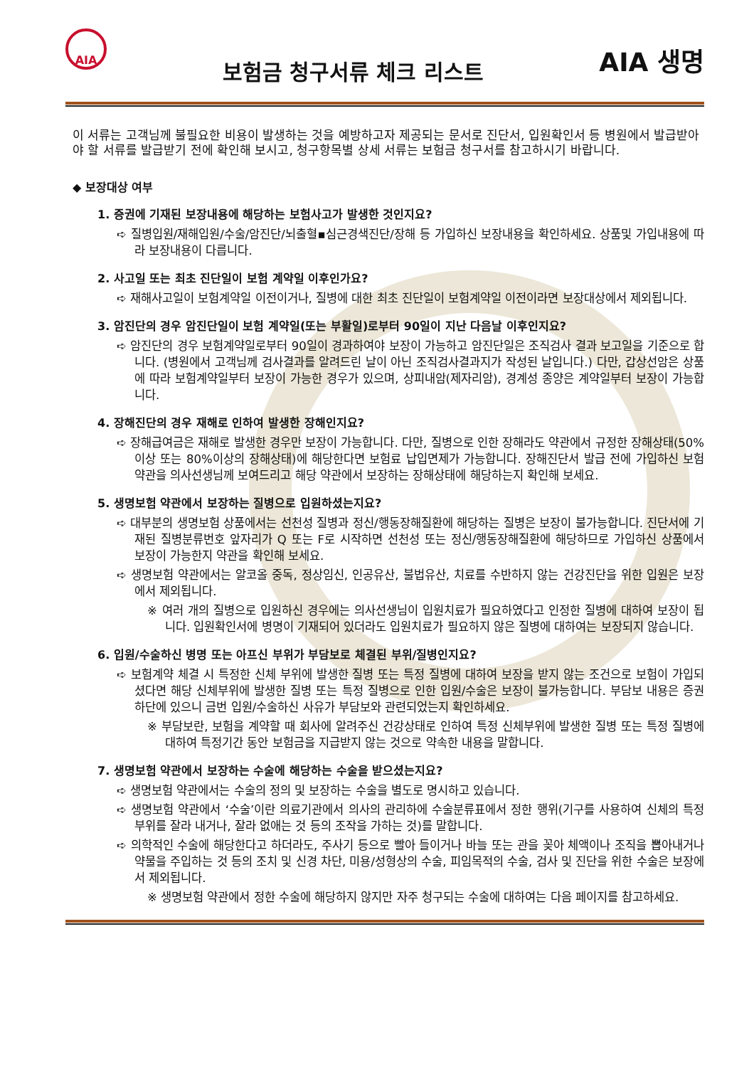AIA
보험금 청구서류 체크 리스트
AIA 생명
이 서류는 고객님께 불필요한 비용이 발생하는 것을 예방하고자 제공되는 문서로 진단서, 입원확인서 등 병원에서 발급받아야 할 서류를 발급받기 전에 확인해 보시고, 청구항목별 상세 서류는 보험금 청구서를 참고하시기 바랍니다.
◆ 보장대상 여부
1. 증권에 기재된 보장내용에 해당하는 보험사고가 발생한 것인지요?
➪ 질병입원/재해입원/수술/암진단/뇌출혈▪심근경색진단/장해 등 가입하신 보장내용을 확인하세요. 상품및 가입내용에 따라 보장내용이 다릅니다.
2. 사고일 또는 최초 진단일이 보험 계약일 이후인가요?
➪ 재해사고일이 보험계약일 이전이거나, 질병에 대한 최초 진단일이 보험계약일 이전이라면 보장대상에서 제외됩니다.
3. 암진단의 경우 암진단일이 보험 계약일(또는 부활일)로부터 90일이 지난 다음날 이후인지요?
➪ 암진단의 경우 보험계약일로부터 90일이 경과하여야 보장이 가능하고 암진단일은 조직검사 결과 보고일을 기준으로 합니다. (병원에서 고객님께 검사결과를 알려드린 날이 아닌 조직검사결과지가 작성된 날입니다.) 다만, 갑상선암은 상품에 따라 보험계약일부터 보장이 가능한 경우가 있으며, 상피내암(제자리암), 경계성 종양은 계약일부터 보장이 가능합니다.
4. 장해진단의 경우 재해로 인하여 발생한 장해인지요?
➪ 장해급여금은 재해로 발생한 경우만 보장이 가능합니다. 다만, 질병으로 인한 장해라도 약관에서 규정한 장해상태(50%이상 또는 80%이상의 장해상태)에 해당한다면 보험료 납입면제가 가능합니다. 장해진단서 발급 전에 가입하신 보험약관을 의사선생님께 보여드리고 해당 약관에서 보장하는 장해상태에 해당하는지 확인해 보세요.
5. 생명보험 약관에서 보장하는 질병으로 입원하셨는지요?
➪ 대부분의 생명보험 상품에서는 선천성 질병과 정신/행동장해질환에 해당하는 질병은 보장이 불가능합니다. 진단서에 기재된 질병분류번호 앞자리가 Q 또는 F로 시작하면 선천성 또는 정신/행동장해질환에 해당하므로 가입하신 상품에서 보장이 가능한지 약관을 확인해 보세요.
➪ 생명보험 약관에서는 알코올 중독, 정상임신, 인공유산, 불법유산, 치료를 수반하지 않는 건강진단을 위한 입원은 보장에서 제외됩니다.
※ 여러 개의 질병으로 입원하신 경우에는 의사선생님이 입원치료가 필요하였다고 인정한 질병에 대하여 보장이 됩니다. 입원확인서에 병명이 기재되어 있더라도 입원치료가 필요하지 않은 질병에 대하여는 보장되지 않습니다.
6. 입원/수술하신 병명 또는 아프신 부위가 부담보로 체결된 부위/질병인지요?
➪ 보험계약 체결 시 특정한 신체 부위에 발생한 질병 또는 특정 질병에 대하여 보장을 받지 않는 조건으로 보험이 가입되셨다면 해당 신체부위에 발생한 질병 또는 특정 질병으로 인한 입원/수술은 보장이 불가능합니다. 부담보 내용은 증권 하단에 있으니 금번 입원/수술하신 사유가 부담보와 관련되었는지 확인하세요.
※ 부담보란, 보험을 계약할 때 회사에 알려주신 건강상태로 인하여 특정 신체부위에 발생한 질병 또는 특정 질병에 대하여 특정기간 동안 보험금을 지급받지 않는 것으로 약속한 내용을 말합니다.
7. 생명보험 약관에서 보장하는 수술에 해당하는 수술을 받으셨는지요?
➪ 생명보험 약관에서는 수술의 정의 및 보장하는 수술을 별도로 명시하고 있습니다.
➪ 생명보험 약관에서 ‘수술’이란 의료기관에서 의사의 관리하에 수술분류표에서 정한 행위(기구를 사용하여 신체의 특정부위를 잘라 내거나, 잘라 없애는 것 등의 조작을 가하는 것)를 말합니다.
➪ 의학적인 수술에 해당한다고 하더라도, 주사기 등으로 빨아 들이거나 바늘 또는 관을 꽂아 체액이나 조직을 뽑아내거나 약물을 주입하는 것 등의 조치 및 신경 차단, 미용/성형상의 수술, 피임목적의 수술, 검사 및 진단을 위한 수술은 보장에서 제외됩니다.
※ 생명보험 약관에서 정한 수술에 해당하지 않지만 자주 청구되는 수술에 대하여는 다음 페이지를 참고하세요.